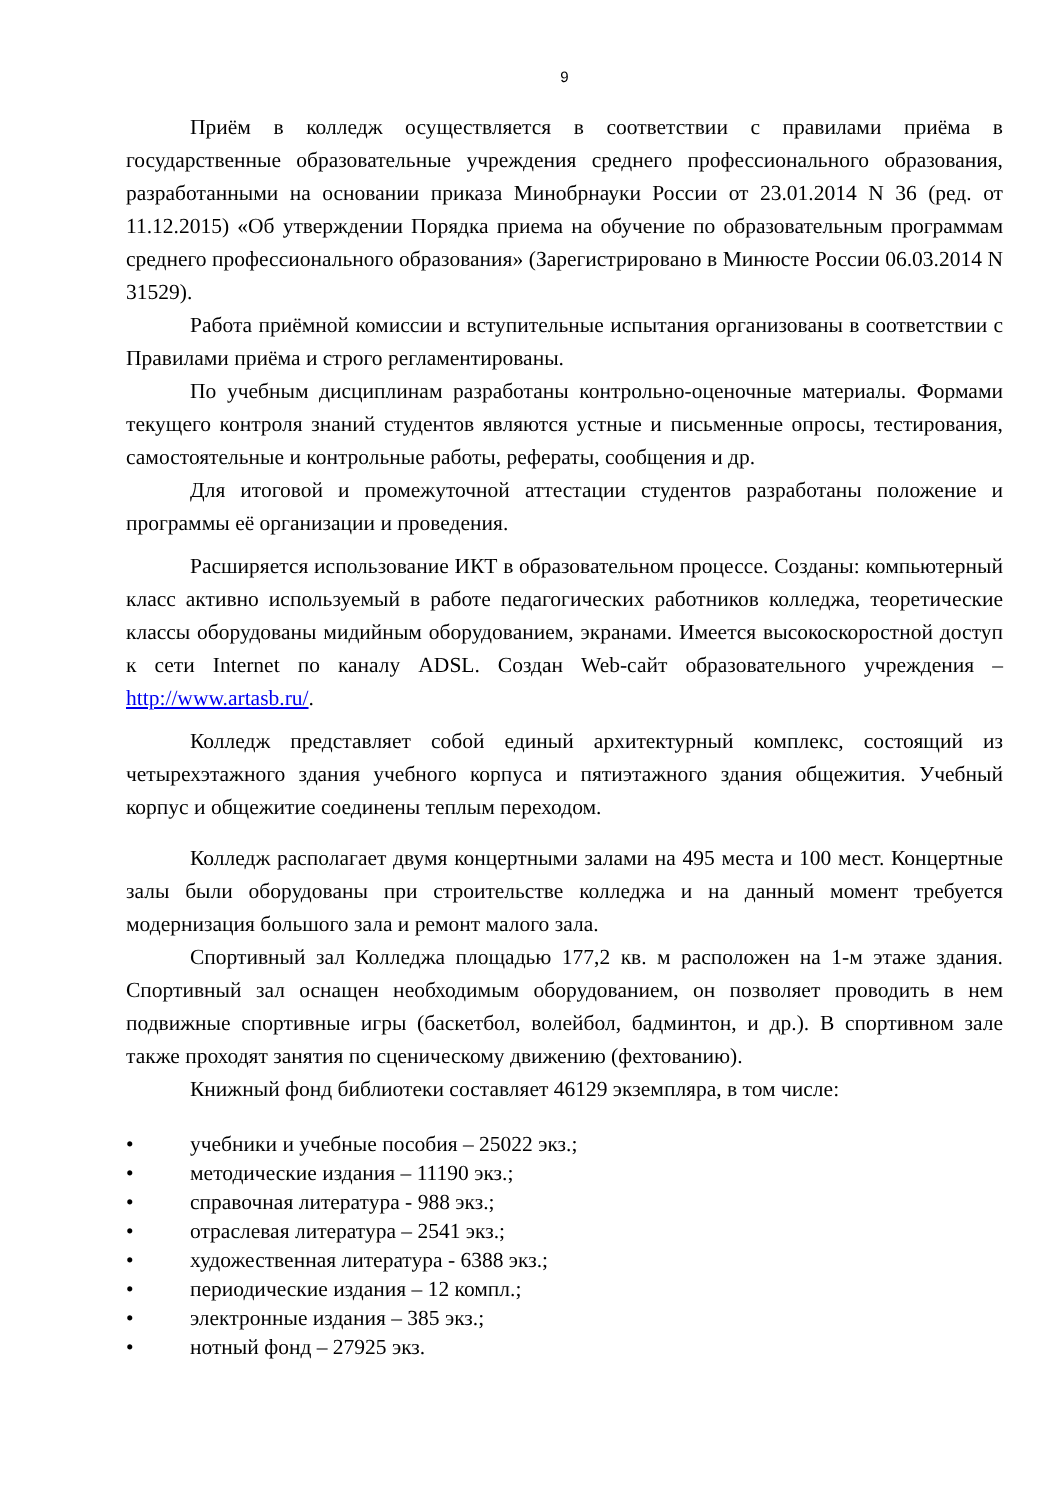9
Приём в колледж осуществляется в соответствии с правилами приёма в государственные образовательные учреждения среднего профессионального образования, разработанными на основании приказа Минобрнауки России от 23.01.2014 N 36 (ред. от 11.12.2015) «Об утверждении Порядка приема на обучение по образовательным программам среднего профессионального образования» (Зарегистрировано в Минюсте России 06.03.2014 N 31529).
Работа приёмной комиссии и вступительные испытания организованы в соответствии с Правилами приёма и строго регламентированы.
По учебным дисциплинам разработаны контрольно-оценочные материалы. Формами текущего контроля знаний студентов являются устные и письменные опросы, тестирования, самостоятельные и контрольные работы, рефераты, сообщения и др.
Для итоговой и промежуточной аттестации студентов разработаны положение и программы её организации и проведения.
Расширяется использование ИКТ в образовательном процессе. Созданы: компьютерный класс активно используемый в работе педагогических работников колледжа, теоретические классы оборудованы мидийным оборудованием, экранами. Имеется высокоскоростной доступ к сети Internet по каналу ADSL. Создан Web-сайт образовательного учреждения – http://www.artasb.ru/.
Колледж представляет собой единый архитектурный комплекс, состоящий из четырехэтажного здания учебного корпуса и пятиэтажного здания общежития. Учебный корпус и общежитие соединены теплым переходом.
Колледж располагает двумя концертными залами на 495 места и 100 мест. Концертные залы были оборудованы при строительстве колледжа и на данный момент требуется модернизация большого зала и ремонт малого зала.
Спортивный зал Колледжа площадью 177,2 кв. м расположен на 1-м этаже здания. Спортивный зал оснащен необходимым оборудованием, он позволяет проводить в нем подвижные спортивные игры (баскетбол, волейбол, бадминтон, и др.). В спортивном зале также проходят занятия по сценическому движению (фехтованию).
Книжный фонд библиотеки составляет 46129 экземпляра, в том числе:
• учебники и учебные пособия – 25022 экз.;
• методические издания – 11190 экз.;
• справочная литература - 988 экз.;
• отраслевая литература – 2541 экз.;
• художественная литература - 6388 экз.;
• периодические издания – 12 компл.;
• электронные издания – 385 экз.;
• нотный фонд – 27925 экз.